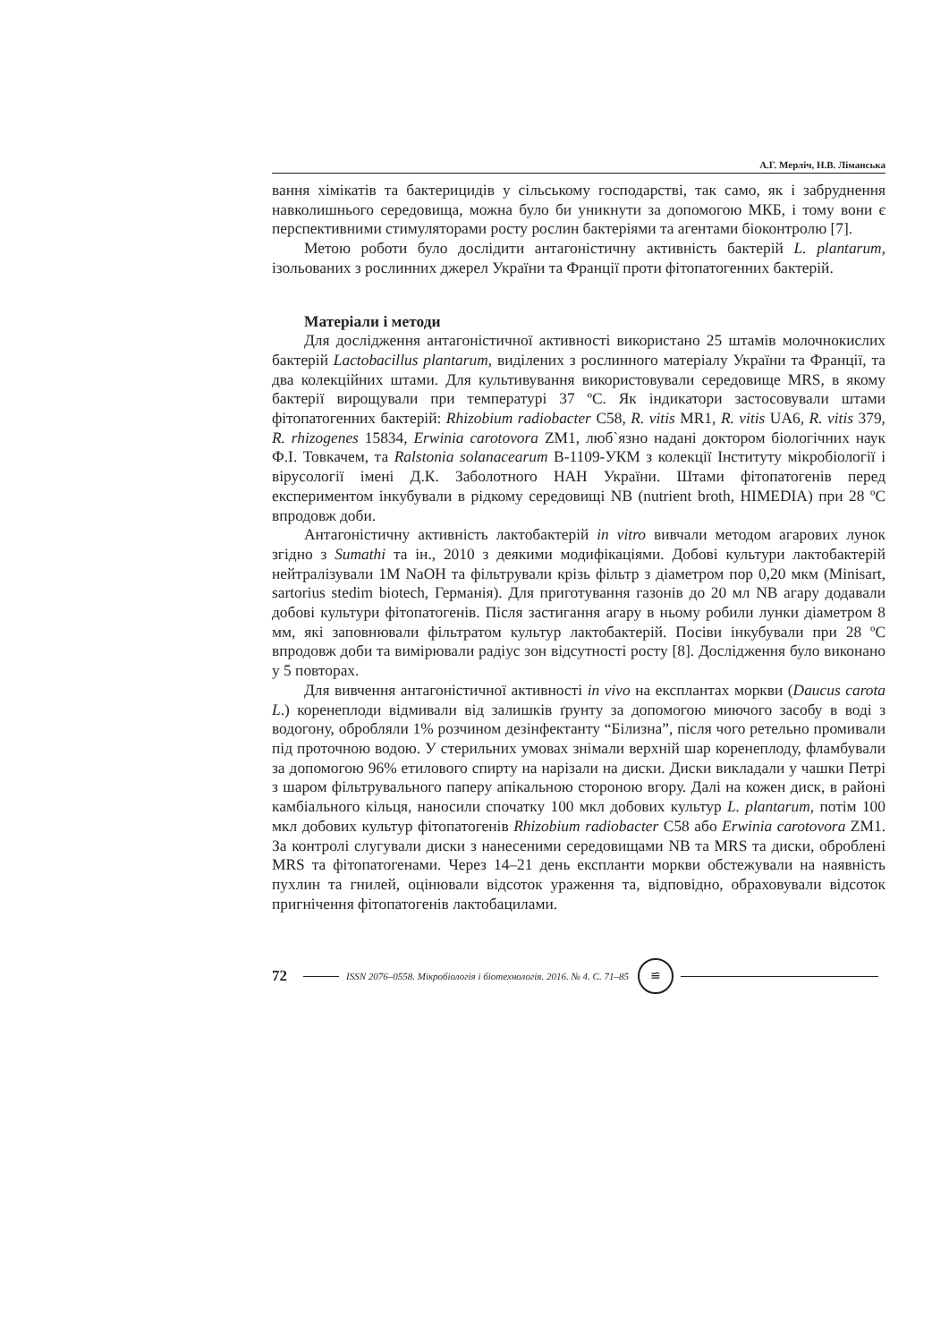А.Г. Мерліч, Н.В. Ліманська
вання хімікатів та бактерицидів у сільському господарстві, так само, як і забруднення навколишнього середовища, можна було би уникнути за допомогою МКБ, і тому вони є перспективними стимуляторами росту рослин бактеріями та агентами біоконтролю [7].
Метою роботи було дослідити антагоністичну активність бактерій L. plantarum, ізольованих з рослинних джерел України та Франції проти фітопатогенних бактерій.
Матеріали і методи
Для дослідження антагоністичної активності використано 25 штамів молочнокислих бактерій Lactobacillus plantarum, виділених з рослинного матеріалу України та Франції, та два колекційних штами. Для культивування використовували середовище MRS, в якому бактерії вирощували при температурі 37 ºС. Як індикатори застосовували штами фітопатогенних бактерій: Rhizobium radiobacter C58, R. vitis MR1, R. vitis UA6, R. vitis 379, R. rhizogenes 15834, Erwinia carotovora ZM1, люб`язно надані доктором біологічних наук Ф.І. Товкачем, та Ralstonia solanacearum B-1109-УКМ з колекції Інституту мікробіології і вірусології імені Д.К. Заболотного НАН України. Штами фітопатогенів перед експериментом інкубували в рідкому середовищі NB (nutrient broth, HIMEDIA) при 28 ºС впродовж доби.
Антагоністичну активність лактобактерій in vitro вивчали методом агарових лунок згідно з Sumathi та ін., 2010 з деякими модифікаціями. Добові культури лактобактерій нейтралізували 1М NaOH та фільтрували крізь фільтр з діаметром пор 0,20 мкм (Minisart, sartorius stedim biotech, Германія). Для приготування газонів до 20 мл NB агару додавали добові культури фітопатогенів. Після застигання агару в ньому робили лунки діаметром 8 мм, які заповнювали фільтратом культур лактобактерій. Посіви інкубували при 28 ºС впродовж доби та вимірювали радіус зон відсутності росту [8]. Дослідження було виконано у 5 повторах.
Для вивчення антагоністичної активності in vivo на експлантах моркви (Daucus carota L.) коренеплоди відмивали від залишків ґрунту за допомогою миючого засобу в воді з водогону, обробляли 1% розчином дезінфектанту “Білизна”, після чого ретельно промивали під проточною водою. У стерильних умовах знімали верхній шар коренеплоду, фламбували за допомогою 96% етилового спирту на нарізали на диски. Диски викладали у чашки Петрі з шаром фільтрувального паперу апікальною стороною вгору. Далі на кожен диск, в районі камбіального кільця, наносили спочатку 100 мкл добових культур L. plantarum, потім 100 мкл добових культур фітопатогенів Rhizobium radiobacter C58 або Erwinia carotovora ZM1. За контролі слугували диски з нанесеними середовищами NB та MRS та диски, оброблені MRS та фітопатогенами. Через 14–21 день експланти моркви обстежували на наявність пухлин та гнилей, оцінювали відсоток ураження та, відповідно, обраховували відсоток пригнічення фітопатогенів лактобацилами.
72 ISSN 2076–0558. Мікробіологія і біотехнологія. 2016. № 4. С. 71–85 ≌